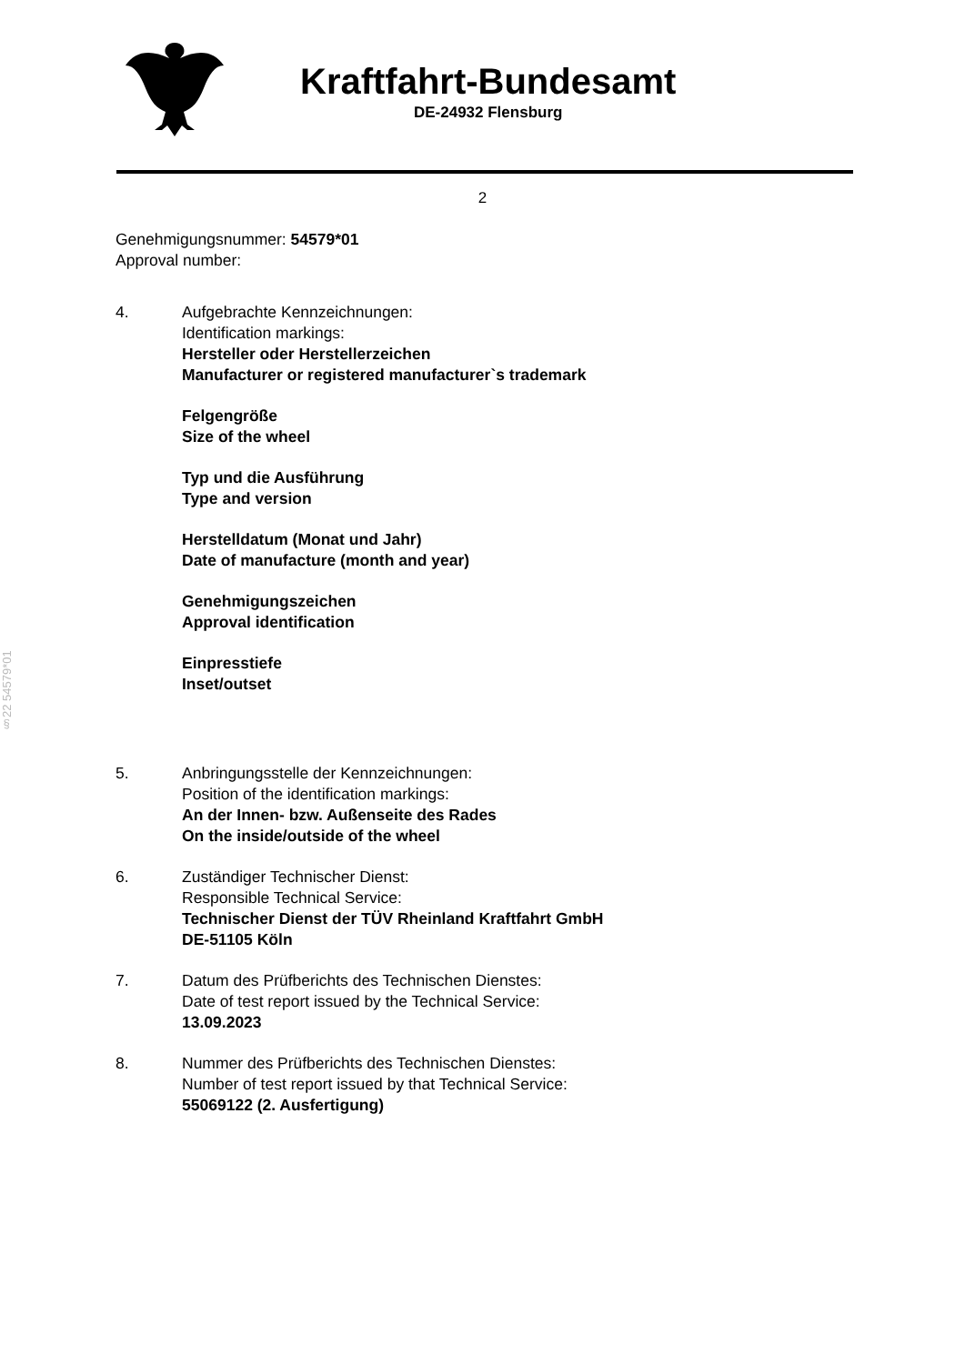Kraftfahrt-Bundesamt
DE-24932 Flensburg
2
§22 54579*01
Genehmigungsnummer: 54579*01
Approval number:
4. Aufgebrachte Kennzeichnungen:
Identification markings:
Hersteller oder Herstellerzeichen
Manufacturer or registered manufacturer`s trademark
Felgengröße
Size of the wheel
Typ und die Ausführung
Type and version
Herstelldatum (Monat und Jahr)
Date of manufacture (month and year)
Genehmigungszeichen
Approval identification
Einpresstiefe
Inset/outset
5. Anbringungsstelle der Kennzeichnungen:
Position of the identification markings:
An der Innen- bzw. Außenseite des Rades
On the inside/outside of the wheel
6. Zuständiger Technischer Dienst:
Responsible Technical Service:
Technischer Dienst der TÜV Rheinland Kraftfahrt GmbH
DE-51105 Köln
7. Datum des Prüfberichts des Technischen Dienstes:
Date of test report issued by the Technical Service:
13.09.2023
8. Nummer des Prüfberichts des Technischen Dienstes:
Number of test report issued by that Technical Service:
55069122 (2. Ausfertigung)